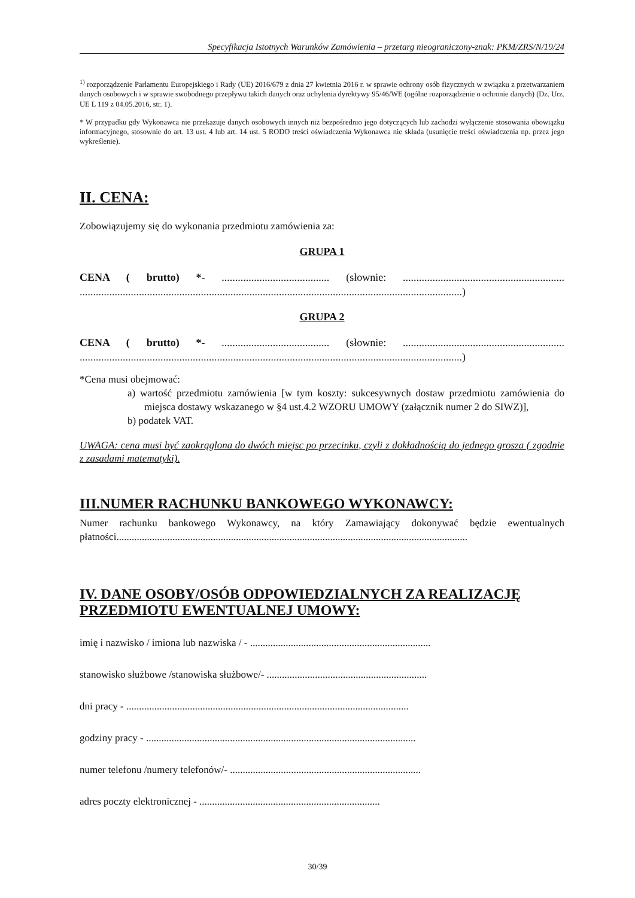Specyfikacja Istotnych Warunków Zamówienia – przetarg nieograniczony-znak: PKM/ZRS/N/19/24
<sup>1)</sup> rozporządzenie Parlamentu Europejskiego i Rady (UE) 2016/679 z dnia 27 kwietnia 2016 r. w sprawie ochrony osób fizycznych w związku z przetwarzaniem danych osobowych i w sprawie swobodnego przepływu takich danych oraz uchylenia dyrektywy 95/46/WE (ogólne rozporządzenie o ochronie danych) (Dz. Urz. UE L 119 z 04.05.2016, str. 1).
* W przypadku gdy Wykonawca nie przekazuje danych osobowych innych niż bezpośrednio jego dotyczących lub zachodzi wyłączenie stosowania obowiązku informacyjnego, stosownie do art. 13 ust. 4 lub art. 14 ust. 5 RODO treści oświadczenia Wykonawca nie składa (usunięcie treści oświadczenia np. przez jego wykreślenie).
II. CENA:
Zobowiązujemy się do wykonania przedmiotu zamówienia za:
GRUPA 1
CENA ( brutto) *- ........................................ (słownie: ............................................................ ..............................................................................................................................................)
GRUPA 2
CENA ( brutto) *- ........................................ (słownie: ............................................................ ..............................................................................................................................................)
*Cena musi obejmować:
a) wartość przedmiotu zamówienia [w tym koszty: sukcesywnych dostaw przedmiotu zamówienia do miejsca dostawy wskazanego w §4 ust.4.2 WZORU UMOWY (załącznik numer 2 do SIWZ)],
b) podatek VAT.
UWAGA: cena musi być zaokrąglona do dwóch miejsc po przecinku, czyli z dokładnością do jednego grosza ( zgodnie z zasadami matematyki).
III.NUMER RACHUNKU BANKOWEGO WYKONAWCY:
Numer rachunku bankowego Wykonawcy, na który Zamawiający dokonywać będzie ewentualnych płatności..........................................................................................................................................
IV. DANE OSOBY/OSÓB ODPOWIEDZIALNYCH ZA REALIZACJĘ PRZEDMIOTU EWENTUALNEJ UMOWY:
imię i nazwisko / imiona lub nazwiska / - .......................................................................
stanowisko służbowe /stanowiska służbowe/- ...............................................................
dni pracy - ...............................................................................................................
godziny pracy - ..........................................................................................................
numer telefonu /numery telefonów/- ...........................................................................
adres poczty elektronicznej - .......................................................................
30/39